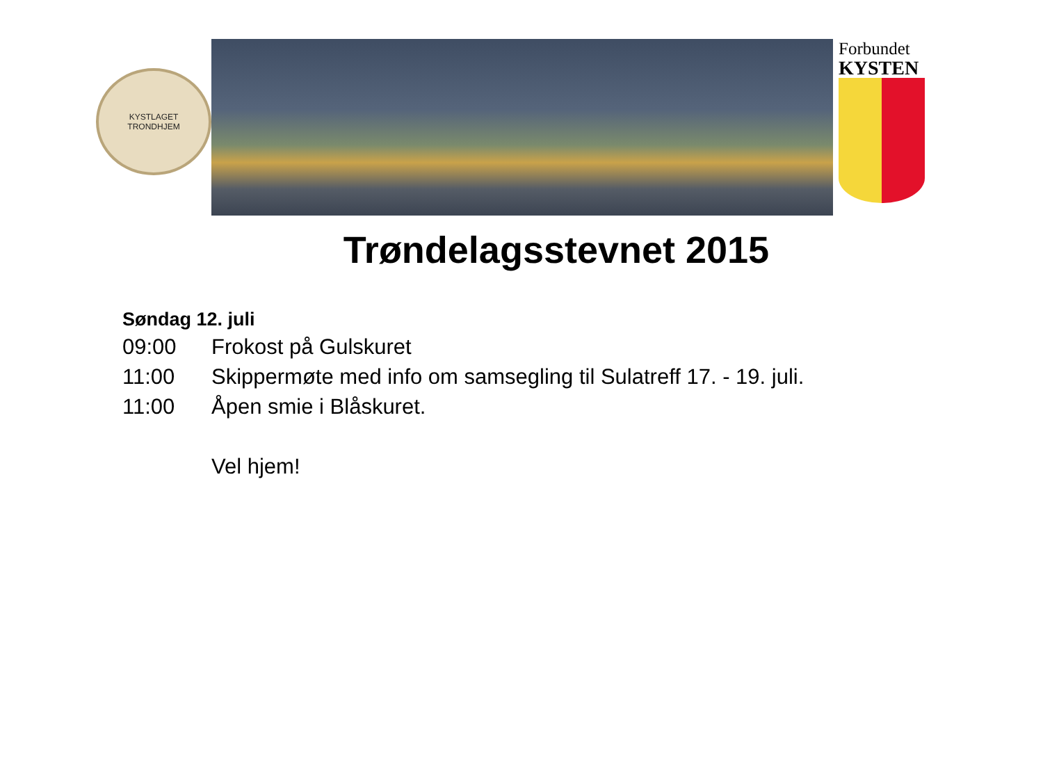KYSTLAGET
TRONDHJEM
Forbundet
KYSTEN
Trøndelagsstevnet 2015
Søndag 12. juli
09:00 Frokost på Gulskuret
11:00 Skippermøte med info om samsegling til Sulatreff 17. - 19. juli.
11:00 Åpen smie i Blåskuret.
Vel hjem!